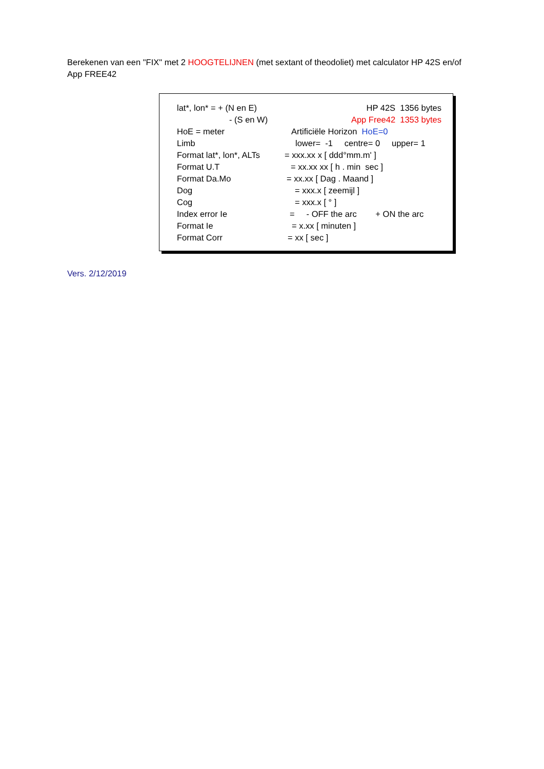Berekenen van een "FIX" met 2 HOOGTELIJNEN (met sextant of theodoliet) met calculator HP 42S en/of App FREE42
| lat*, lon* = + (N en E) | HP 42S 1356 bytes |
| - (S en W) | App Free42 1353 bytes |
| HoE = meter | Artificiële Horizon HoE=0 |
| Limb | lower= -1 centre= 0 upper= 1 |
| Format lat*, lon*, ALTs | = xxx.xx x [ ddd°mm.m' ] |
| Format U.T | = xx.xx xx [ h . min sec ] |
| Format Da.Mo | = xx.xx [ Dag . Maand ] |
| Dog | = xxx.x [ zeemijl ] |
| Cog | = xxx.x [ ° ] |
| Index error Ie | = - OFF the arc + ON the arc |
| Format Ie | = x.xx [ minuten ] |
| Format Corr | = xx [ sec ] |
Vers. 2/12/2019